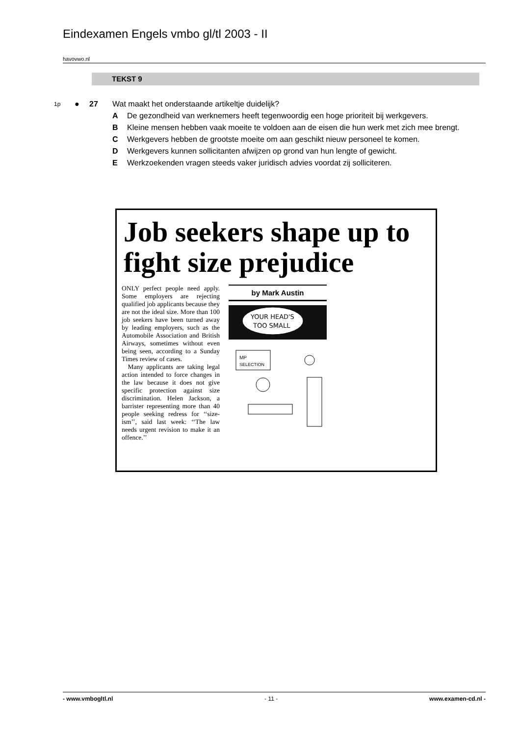Eindexamen Engels vmbo gl/tl 2003 - II
havovwo.nl
TEKST 9
1p ● 27 Wat maakt het onderstaande artikeltje duidelijk?
A De gezondheid van werknemers heeft tegenwoordig een hoge prioriteit bij werkgevers.
B Kleine mensen hebben vaak moeite te voldoen aan de eisen die hun werk met zich mee brengt.
C Werkgevers hebben de grootste moeite om aan geschikt nieuw personeel te komen.
D Werkgevers kunnen sollicitanten afwijzen op grond van hun lengte of gewicht.
E Werkzoekenden vragen steeds vaker juridisch advies voordat zij solliciteren.
Job seekers shape up to fight size prejudice
ONLY perfect people need apply. Some employers are rejecting qualified job applicants because they are not the ideal size. More than 100 job seekers have been turned away by leading employers, such as the Automobile Association and British Airways, sometimes without even being seen, according to a Sunday Times review of cases.
Many applicants are taking legal action intended to force changes in the law because it does not give specific protection against size discrimination. Helen Jackson, a barrister representing more than 40 people seeking redress for ‘‘size-ism’’, said last week: ‘‘The law needs urgent revision to make it an offence.’’
by Mark Austin
YOUR HEAD'S
TOO SMALL
MP
SELECTION
- www.vmbogltl.nl - 11 - www.examen-cd.nl -